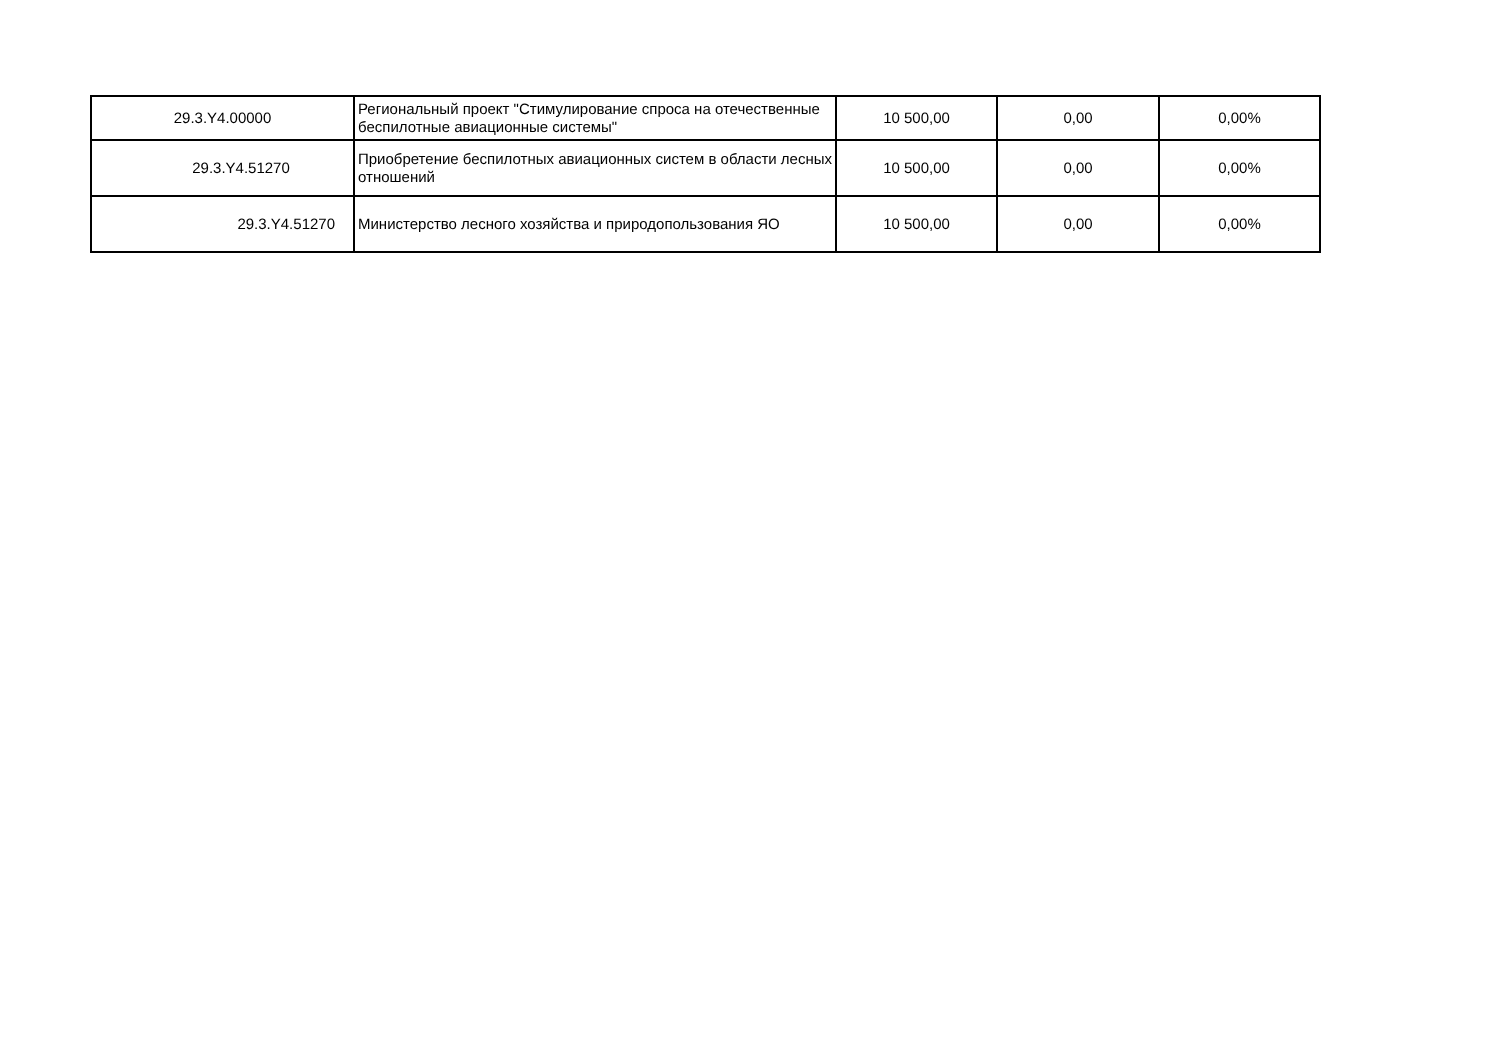| 29.3.Y4.00000 | Региональный проект "Стимулирование спроса на отечественные беспилотные авиационные системы" | 10 500,00 | 0,00 | 0,00% |
| 29.3.Y4.51270 | Приобретение беспилотных авиационных систем в области лесных отношений | 10 500,00 | 0,00 | 0,00% |
| 29.3.Y4.51270 | Министерство лесного хозяйства и природопользования ЯО | 10 500,00 | 0,00 | 0,00% |